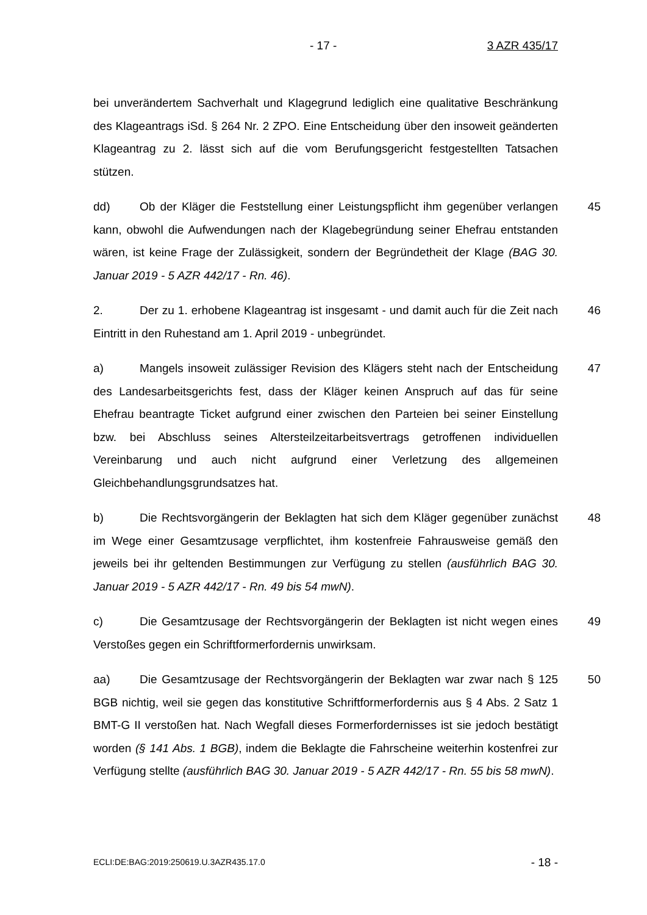- 17 - 3 AZR 435/17
bei unverändertem Sachverhalt und Klagegrund lediglich eine qualitative Beschränkung des Klageantrags iSd. § 264 Nr. 2 ZPO. Eine Entscheidung über den insoweit geänderten Klageantrag zu 2. lässt sich auf die vom Berufungsgericht festgestellten Tatsachen stützen.
dd) Ob der Kläger die Feststellung einer Leistungspflicht ihm gegenüber verlangen kann, obwohl die Aufwendungen nach der Klagebegründung seiner Ehefrau entstanden wären, ist keine Frage der Zulässigkeit, sondern der Begründetheit der Klage (BAG 30. Januar 2019 - 5 AZR 442/17 - Rn. 46). 45
2. Der zu 1. erhobene Klageantrag ist insgesamt - und damit auch für die Zeit nach Eintritt in den Ruhestand am 1. April 2019 - unbegründet. 46
a) Mangels insoweit zulässiger Revision des Klägers steht nach der Entscheidung des Landesarbeitsgerichts fest, dass der Kläger keinen Anspruch auf das für seine Ehefrau beantragte Ticket aufgrund einer zwischen den Parteien bei seiner Einstellung bzw. bei Abschluss seines Altersteilzeitarbeitsvertrags getroffenen individuellen Vereinbarung und auch nicht aufgrund einer Verletzung des allgemeinen Gleichbehandlungsgrundsatzes hat. 47
b) Die Rechtsvorgängerin der Beklagten hat sich dem Kläger gegenüber zunächst im Wege einer Gesamtzusage verpflichtet, ihm kostenfreie Fahrausweise gemäß den jeweils bei ihr geltenden Bestimmungen zur Verfügung zu stellen (ausführlich BAG 30. Januar 2019 - 5 AZR 442/17 - Rn. 49 bis 54 mwN). 48
c) Die Gesamtzusage der Rechtsvorgängerin der Beklagten ist nicht wegen eines Verstoßes gegen ein Schriftformerfordernis unwirksam. 49
aa) Die Gesamtzusage der Rechtsvorgängerin der Beklagten war zwar nach § 125 BGB nichtig, weil sie gegen das konstitutive Schriftformerfordernis aus § 4 Abs. 2 Satz 1 BMT-G II verstoßen hat. Nach Wegfall dieses Formerfordernisses ist sie jedoch bestätigt worden (§ 141 Abs. 1 BGB), indem die Beklagte die Fahrscheine weiterhin kostenfrei zur Verfügung stellte (ausführlich BAG 30. Januar 2019 - 5 AZR 442/17 - Rn. 55 bis 58 mwN). 50
ECLI:DE:BAG:2019:250619.U.3AZR435.17.0 - 18 -